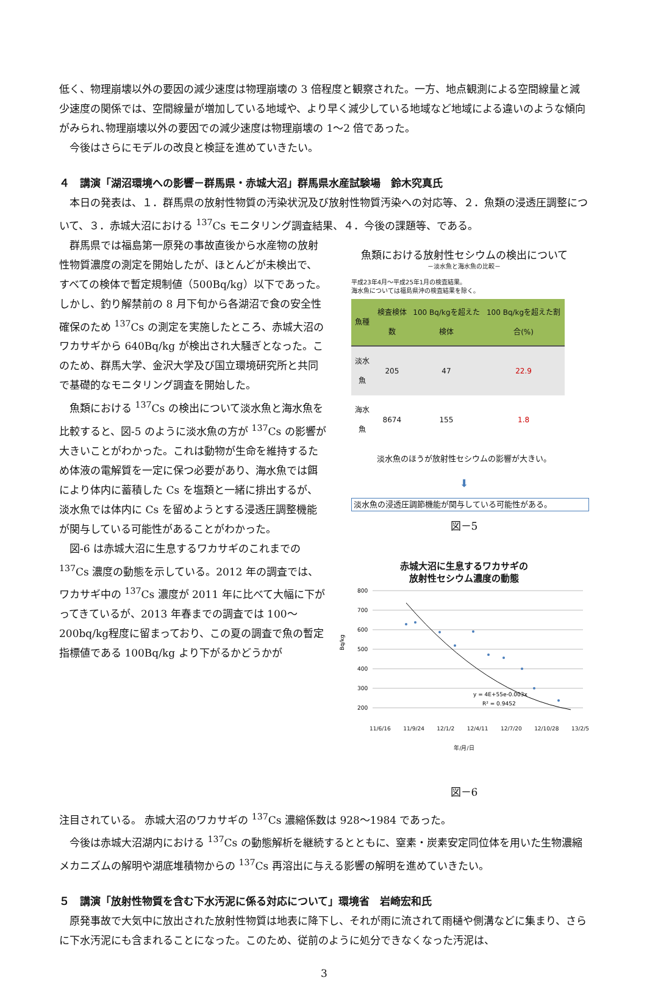低く、物理崩壊以外の要因の減少速度は物理崩壊の 3 倍程度と観察された。一方、地点観測による空間線量と減少速度の関係では、空間線量が増加している地域や、より早く減少している地域など地域による違いのような傾向がみられ､物理崩壊以外の要因での減少速度は物理崩壊の 1～2 倍であった。
今後はさらにモデルの改良と検証を進めていきたい。
４　講演「湖沼環境への影響－群馬県・赤城大沼」群馬県水産試験場　鈴木究真氏
本日の発表は、１．群馬県の放射性物質の汚染状況及び放射性物質汚染への対応等、２．魚類の浸透圧調整について、３．赤城大沼における <sup>137</sup>Cs モニタリング調査結果、４．今後の課題等、である。
群馬県では福島第一原発の事故直後から水産物の放射性物質濃度の測定を開始したが、ほとんどが未検出で、すべての検体で暫定規制値（500Bq/kg）以下であった。しかし、釣り解禁前の 8 月下旬から各湖沼で食の安全性確保のため <sup>137</sup>Cs の測定を実施したところ、赤城大沼のワカサギから 640Bq/kg が検出され大騒ぎとなった。このため、群馬大学、金沢大学及び国立環境研究所と共同で基礎的なモニタリング調査を開始した。
魚類における <sup>137</sup>Cs の検出について淡水魚と海水魚を比較すると、図-5 のように淡水魚の方が <sup>137</sup>Cs の影響が大きいことがわかった。これは動物が生命を維持するため体液の電解質を一定に保つ必要があり、海水魚では餌により体内に蓄積した Cs を塩類と一緒に排出するが、淡水魚では体内に Cs を留めようとする浸透圧調整機能が関与している可能性があることがわかった。
図-6 は赤城大沼に生息するワカサギのこれまでの <sup>137</sup>Cs 濃度の動態を示している。2012 年の調査では、ワカサギ中の <sup>137</sup>Cs 濃度が 2011 年に比べて大幅に下がってきているが、2013 年春までの調査では 100～200bq/kg程度に留まっており、この夏の調査で魚の暫定指標値である 100Bq/kg より下がるかどうかが
魚類における放射性セシウムの検出について
－淡水魚と海水魚の比較－
平成23年4月～平成25年1月の検査結果。
海水魚については福島県沖の検査結果を除く。
| 魚種 | 検査検体数 | 100 Bq/kgを超えた検体 | 100 Bq/kgを超えた割合(%) |
| --- | --- | --- | --- |
| 淡水魚 | 205 | 47 | 22.9 |
| 海水魚 | 8674 | 155 | 1.8 |
淡水魚のほうが放射性セシウムの影響が大きい。
⬇
淡水魚の浸透圧調節機能が関与している可能性がある。
図－5
赤城大沼に生息するワカサギの
放射性セシウム濃度の動態
Bq/kg
800
700
600
500
400
300
200
y = 4E+55e-0.003x
R² = 0.9452
11/6/16 11/9/24 12/1/2 12/4/11 12/7/20 12/10/28 13/2/5
年/月/日
図－6
注目されている。 赤城大沼のワカサギの <sup>137</sup>Cs 濃縮係数は 928～1984 であった。
今後は赤城大沼湖内における <sup>137</sup>Cs の動態解析を継続するとともに、窒素・炭素安定同位体を用いた生物濃縮メカニズムの解明や湖底堆積物からの <sup>137</sup>Cs 再溶出に与える影響の解明を進めていきたい。
５　講演「放射性物質を含む下水汚泥に係る対応について」環境省　岩崎宏和氏
原発事故で大気中に放出された放射性物質は地表に降下し、それが雨に流されて雨樋や側溝などに集まり、さらに下水汚泥にも含まれることになった。このため、従前のように処分できなくなった汚泥は、
3